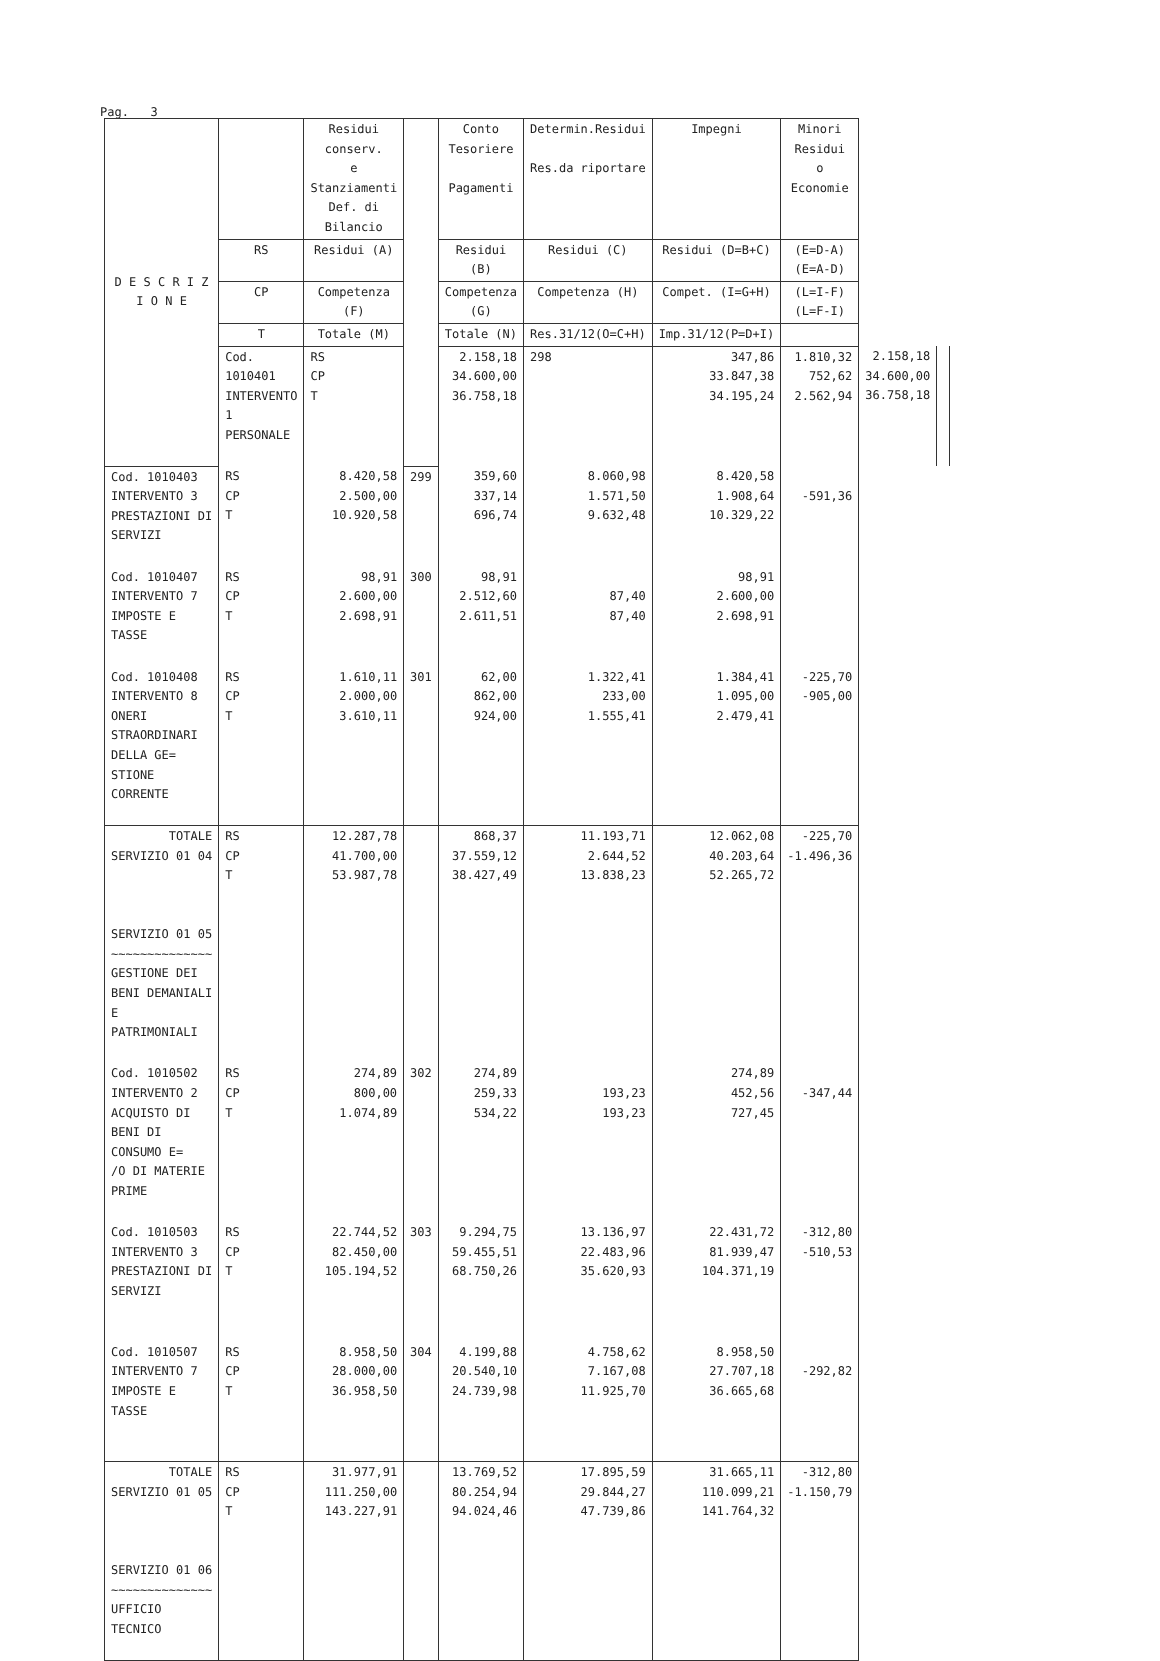Pag. 3
| D E S C R I Z I O N E | | Residui conserv. e Stanziamenti Def. di Bilancio | | Conto Tesoriere Pagamenti | Determin.Residui Res.da riportare | Impegni | Minori Residui o Economie | | |
| --- | --- | --- | --- | --- | --- | --- | --- | --- | --- |
| | RS | Residui (A) | | Residui (B) | Residui (C) | Residui (D=B+C) | (E=D-A) (E=A-D) | | |
| | CP | Competenza (F) | | Competenza (G) | Competenza (H) | Compet. (I=G+H) | (L=I-F) (L=F-I) | | |
| | T | Totale (M) | | Totale (N) | Res.31/12(O=C+H) | Imp.31/12(P=D+I) | | | |
| | Cod. 1010401 INTERVENTO 1 PERSONALE | RS CP T | | 2.158,18 34.600,00 36.758,18 | 298 | 347,86 33.847,38 34.195,24 | 1.810,32 752,62 2.562,94 | 2.158,18 34.600,00 36.758,18 | |
| Cod. 1010403 INTERVENTO 3 PRESTAZIONI DI SERVIZI | RS CP T | 8.420,58 2.500,00 10.920,58 | 299 | 359,60 337,14 696,74 | 8.060,98 1.571,50 9.632,48 | 8.420,58 1.908,64 10.329,22 | -591,36 | | |
| Cod. 1010407 INTERVENTO 7 IMPOSTE E TASSE | RS CP T | 98,91 2.600,00 2.698,91 | 300 | 98,91 2.512,60 2.611,51 | 87,40 87,40 | 98,91 2.600,00 2.698,91 | | | |
| Cod. 1010408 INTERVENTO 8 ONERI STRAORDINARI DELLA GE= STIONE CORRENTE | RS CP T | 1.610,11 2.000,00 3.610,11 | 301 | 62,00 862,00 924,00 | 1.322,41 233,00 1.555,41 | 1.384,41 1.095,00 2.479,41 | -225,70 -905,00 | | |
| TOTALE SERVIZIO 01 04 SERVIZIO 01 05 ~~~~~~~~~~~~~~ GESTIONE DEI BENI DEMANIALI E PATRIMONIALI | RS CP T | 12.287,78 41.700,00 53.987,78 | | 868,37 37.559,12 38.427,49 | 11.193,71 2.644,52 13.838,23 | 12.062,08 40.203,64 52.265,72 | -225,70 -1.496,36 | | |
| Cod. 1010502 INTERVENTO 2 ACQUISTO DI BENI DI CONSUMO E= /O DI MATERIE PRIME | RS CP T | 274,89 800,00 1.074,89 | 302 | 274,89 259,33 534,22 | 193,23 193,23 | 274,89 452,56 727,45 | -347,44 | | |
| Cod. 1010503 INTERVENTO 3 PRESTAZIONI DI SERVIZI | RS CP T | 22.744,52 82.450,00 105.194,52 | 303 | 9.294,75 59.455,51 68.750,26 | 13.136,97 22.483,96 35.620,93 | 22.431,72 81.939,47 104.371,19 | -312,80 -510,53 | | |
| Cod. 1010507 INTERVENTO 7 IMPOSTE E TASSE | RS CP T | 8.958,50 28.000,00 36.958,50 | 304 | 4.199,88 20.540,10 24.739,98 | 4.758,62 7.167,08 11.925,70 | 8.958,50 27.707,18 36.665,68 | -292,82 | | |
| TOTALE SERVIZIO 01 05 SERVIZIO 01 06 ~~~~~~~~~~~~~~ UFFICIO TECNICO | RS CP T | 31.977,91 111.250,00 143.227,91 | | 13.769,52 80.254,94 94.024,46 | 17.895,59 29.844,27 47.739,86 | 31.665,11 110.099,21 141.764,32 | -312,80 -1.150,79 | | |